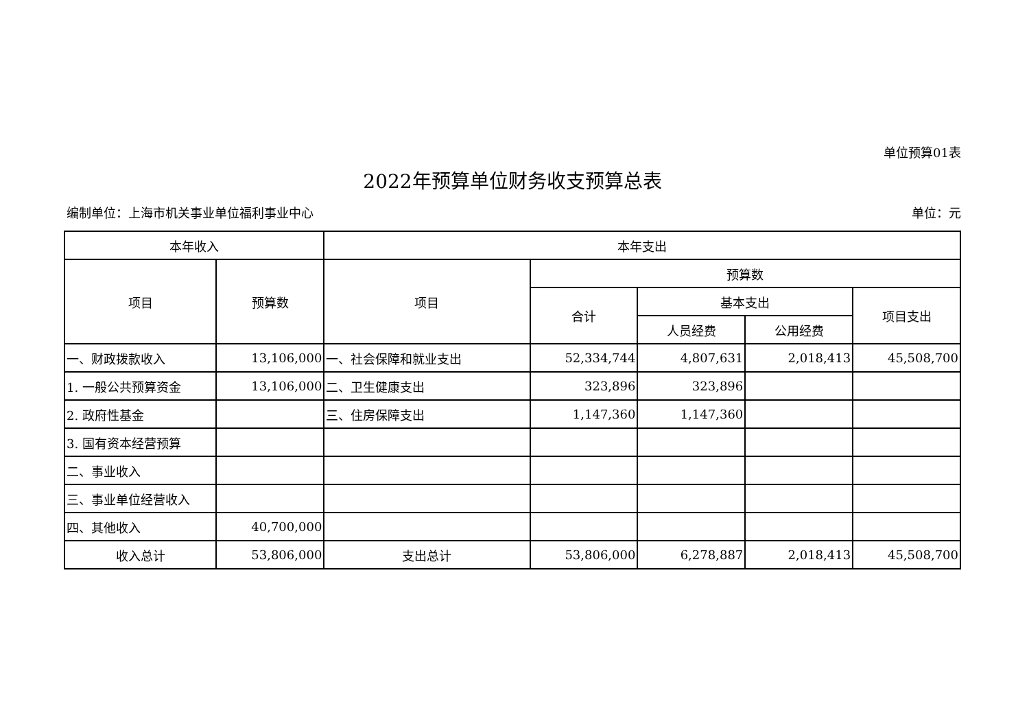单位预算01表
2022年预算单位财务收支预算总表
编制单位：上海市机关事业单位福利事业中心 单位：元
| 本年收入 | | 本年支出 | | | | |
| --- | --- | --- | --- | --- | --- | --- |
| 项目 | 预算数 | 项目 | 预算数 | | | |
| | | | 合计 | 基本支出 | | 项目支出 |
| | | | | 人员经费 | 公用经费 | |
| 一、财政拨款收入 | 13,106,000 | 一、社会保障和就业支出 | 52,334,744 | 4,807,631 | 2,018,413 | 45,508,700 |
| 1. 一般公共预算资金 | 13,106,000 | 二、卫生健康支出 | 323,896 | 323,896 | | |
| 2. 政府性基金 | | 三、住房保障支出 | 1,147,360 | 1,147,360 | | |
| 3. 国有资本经营预算 | | | | | | |
| 二、事业收入 | | | | | | |
| 三、事业单位经营收入 | | | | | | |
| 四、其他收入 | 40,700,000 | | | | | |
| 收入总计 | 53,806,000 | 支出总计 | 53,806,000 | 6,278,887 | 2,018,413 | 45,508,700 |